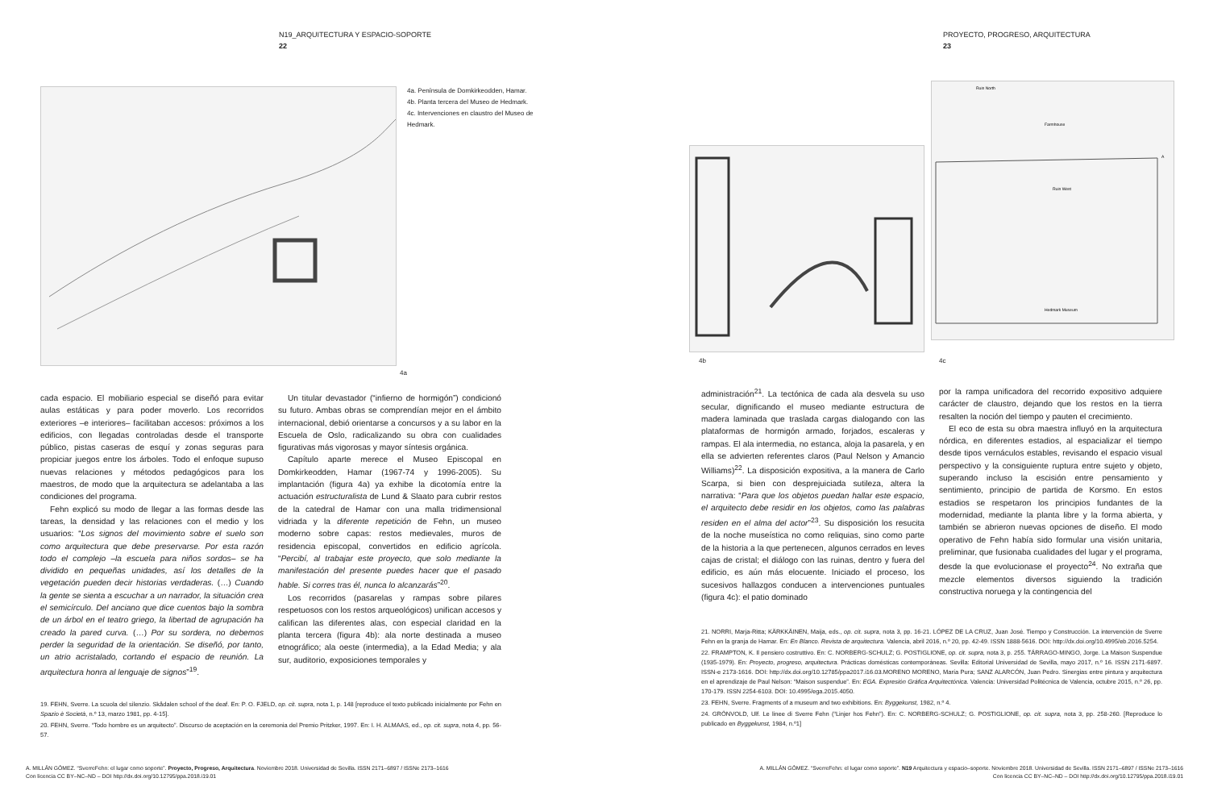N19_ARQUITECTURA Y ESPACIO-SOPORTE
22
4a
4a. Península de Domkirkeodden, Hamar.
4b. Planta tercera del Museo de Hedmark.
4c. Intervenciones en claustro del Museo de Hedmark.
cada espacio. El mobiliario especial se diseñó para evitar aulas estáticas y para poder moverlo. Los recorridos exteriores –e interiores– facilitaban accesos: próximos a los edificios, con llegadas controladas desde el transporte público, pistas caseras de esquí y zonas seguras para propiciar juegos entre los árboles. Todo el enfoque supuso nuevas relaciones y métodos pedagógicos para los maestros, de modo que la arquitectura se adelantaba a las condiciones del programa.
Fehn explicó su modo de llegar a las formas desde las tareas, la densidad y las relaciones con el medio y los usuarios: “Los signos del movimiento sobre el suelo son como arquitectura que debe preservarse. Por esta razón todo el complejo –la escuela para niños sordos– se ha dividido en pequeñas unidades, así los detalles de la vegetación pueden decir historias verdaderas. (…) Cuando la gente se sienta a escuchar a un narrador, la situación crea el semicírculo. Del anciano que dice cuentos bajo la sombra de un árbol en el teatro griego, la libertad de agrupación ha creado la pared curva. (…) Por su sordera, no debemos perder la seguridad de la orientación. Se diseñó, por tanto, un atrio acristalado, cortando el espacio de reunión. La arquitectura honra al lenguaje de signos”<sup>19</sup>.
Un titular devastador (“infierno de hormigón”) condicionó su futuro. Ambas obras se comprendían mejor en el ámbito internacional, debió orientarse a concursos y a su labor en la Escuela de Oslo, radicalizando su obra con cualidades figurativas más vigorosas y mayor síntesis orgánica.
Capítulo aparte merece el Museo Episcopal en Domkirkeodden, Hamar (1967-74 y 1996-2005). Su implantación (figura 4a) ya exhibe la dicotomía entre la actuación estructuralista de Lund & Slaato para cubrir restos de la catedral de Hamar con una malla tridimensional vidriada y la diferente repetición de Fehn, un museo moderno sobre capas: restos medievales, muros de residencia episcopal, convertidos en edificio agrícola. “Percibí, al trabajar este proyecto, que solo mediante la manifestación del presente puedes hacer que el pasado hable. Si corres tras él, nunca lo alcanzarás”<sup>20</sup>.
Los recorridos (pasarelas y rampas sobre pilares respetuosos con los restos arqueológicos) unifican accesos y califican las diferentes alas, con especial claridad en la planta tercera (figura 4b): ala norte destinada a museo etnográfico; ala oeste (intermedia), a la Edad Media; y ala sur, auditorio, exposiciones temporales y
19. FEHN, Sverre. La scuola del silenzio. Skådalen school of the deaf. En: P. O. FJELD, op. cit. supra, nota 1, p. 148 [reproduce el texto publicado inicialmente por Fehn en Spazio è Società, n.º 13, marzo 1981, pp. 4-15].
20. FEHN, Sverre. “Todo hombre es un arquitecto”. Discurso de aceptación en la ceremonia del Premio Pritzker, 1997. En: I. H. ALMAAS, ed., op. cit. supra, nota 4, pp. 56-57.
A. MILLÁN GÓMEZ. “SverreFehn: el lugar como soporte”. Proyecto, Progreso, Arquitectura. Noviembre 2018. Universidad de Sevilla. ISSN 2171–6897 / ISSNe 2173–1616
Con licencia CC BY–NC–ND – DOI http://dx.doi.org/10.12795/ppa.2018.i19.01
PROYECTO, PROGRESO, ARQUITECTURA
23
4b
Ruin North
Farmhouse
Ruin West
Hedmark Museum
A
4c
administración<sup>21</sup>. La tectónica de cada ala desvela su uso secular, dignificando el museo mediante estructura de madera laminada que traslada cargas dialogando con las plataformas de hormigón armado, forjados, escaleras y rampas. El ala intermedia, no estanca, aloja la pasarela, y en ella se advierten referentes claros (Paul Nelson y Amancio Williams)<sup>22</sup>. La disposición expositiva, a la manera de Carlo Scarpa, si bien con desprejuiciada sutileza, altera la narrativa: “Para que los objetos puedan hallar este espacio, el arquitecto debe residir en los objetos, como las palabras residen en el alma del actor”<sup>23</sup>. Su disposición los resucita de la noche museística no como reliquias, sino como parte de la historia a la que pertenecen, algunos cerrados en leves cajas de cristal; el diálogo con las ruinas, dentro y fuera del edificio, es aún más elocuente. Iniciado el proceso, los sucesivos hallazgos conducen a intervenciones puntuales (figura 4c): el patio dominado
por la rampa unificadora del recorrido expositivo adquiere carácter de claustro, dejando que los restos en la tierra resalten la noción del tiempo y pauten el crecimiento.
El eco de esta su obra maestra influyó en la arquitectura nórdica, en diferentes estadios, al espacializar el tiempo desde tipos vernáculos estables, revisando el espacio visual perspectivo y la consiguiente ruptura entre sujeto y objeto, superando incluso la escisión entre pensamiento y sentimiento, principio de partida de Korsmo. En estos estadios se respetaron los principios fundantes de la modernidad, mediante la planta libre y la forma abierta, y también se abrieron nuevas opciones de diseño. El modo operativo de Fehn había sido formular una visión unitaria, preliminar, que fusionaba cualidades del lugar y el programa, desde la que evolucionase el proyecto<sup>24</sup>. No extraña que mezcle elementos diversos siguiendo la tradición constructiva noruega y la contingencia del
21. NORRI, Marja-Ritta; KÄRKKÄINEN, Maija, eds., op. cit. supra, nota 3, pp. 16-21. LÓPEZ DE LA CRUZ, Juan José. Tiempo y Construcción. La intervención de Sverre Fehn en la granja de Hamar. En: En Blanco. Revista de arquitectura. Valencia, abril 2016, n.º 20, pp. 42-49. ISSN 1888-5616. DOI: http://dx.doi.org/10.4995/eb.2016.5254.
22. FRAMPTON, K. Il pensiero costruttivo. En: C. NORBERG-SCHULZ; G. POSTIGLIONE, op. cit. supra, nota 3, p. 255. TÁRRAGO-MINGO, Jorge. La Maison Suspendue (1935-1979). En: Proyecto, progreso, arquitectura. Prácticas domésticas contemporáneas. Sevilla: Editorial Universidad de Sevilla, mayo 2017, n.º 16. ISSN 2171-6897. ISSN-e 2173-1616. DOI: http://dx.doi.org/10.12785/ppa2017.i16.03.MORENO MORENO, María Pura; SANZ ALARCÓN, Juan Pedro. Sinergias entre pintura y arquitectura en el aprendizaje de Paul Nelson: “Maison suspendue”. En: EGA. Expresión Gráfica Arquitectónica. Valencia: Universidad Politécnica de Valencia, octubre 2015, n.º 26, pp. 170-179. ISSN 2254-6103. DOI: 10.4995/ega.2015.4050.
23. FEHN, Sverre. Fragments of a museum and two exhibitions. En: Byggekunst, 1982, n.º 4.
24. GRÖNVOLD, Ulf. Le linee di Sverre Fehn (“Linjer hos Fehn”). En: C. NORBERG-SCHULZ; G. POSTIGLIONE, op. cit. supra, nota 3, pp. 258-260. [Reproduce lo publicado en Byggekunst, 1984, n.º1]
A. MILLÁN GÓMEZ. “SverreFehn: el lugar como soporte”. N19 Arquitectura y espacio–soporte. Noviembre 2018. Universidad de Sevilla. ISSN 2171–6897 / ISSNe 2173–1616
Con licencia CC BY–NC–ND – DOI http://dx.doi.org/10.12795/ppa.2018.i19.01